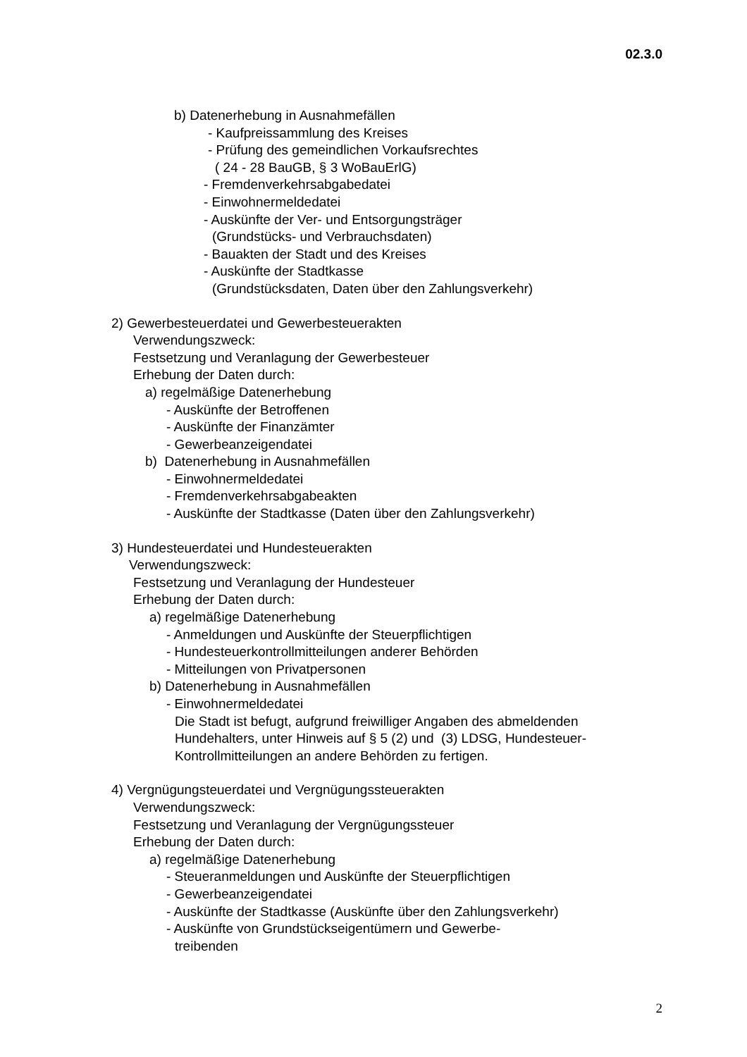02.3.0
b) Datenerhebung in Ausnahmefällen
- Kaufpreissammlung des Kreises
- Prüfung des gemeindlichen Vorkaufsrechtes
( 24 - 28 BauGB, § 3 WoBauErlG)
- Fremdenverkehrsabgabedatei
- Einwohnermeldedatei
- Auskünfte der Ver- und Entsorgungsträger
(Grundstücks- und Verbrauchsdaten)
- Bauakten der Stadt und des Kreises
- Auskünfte der Stadtkasse
(Grundstücksdaten, Daten über den Zahlungsverkehr)
2) Gewerbesteuerdatei und Gewerbesteuerakten
Verwendungszweck:
Festsetzung und Veranlagung der Gewerbesteuer
Erhebung der Daten durch:
a) regelmäßige Datenerhebung
- Auskünfte der Betroffenen
- Auskünfte der Finanzämter
- Gewerbeanzeigendatei
b) Datenerhebung in Ausnahmefällen
- Einwohnermeldedatei
- Fremdenverkehrsabgabeakten
- Auskünfte der Stadtkasse (Daten über den Zahlungsverkehr)
3) Hundesteuerdatei und Hundesteuerakten
Verwendungszweck:
Festsetzung und Veranlagung der Hundesteuer
Erhebung der Daten durch:
a) regelmäßige Datenerhebung
- Anmeldungen und Auskünfte der Steuerpflichtigen
- Hundesteuerkontrollmitteilungen anderer Behörden
- Mitteilungen von Privatpersonen
b) Datenerhebung in Ausnahmefällen
- Einwohnermeldedatei
Die Stadt ist befugt, aufgrund freiwilliger Angaben des abmeldenden
Hundehalters, unter Hinweis auf § 5 (2) und (3) LDSG, Hundesteuer-
Kontrollmitteilungen an andere Behörden zu fertigen.
4) Vergnügungsteuerdatei und Vergnügungssteuerakten
Verwendungszweck:
Festsetzung und Veranlagung der Vergnügungssteuer
Erhebung der Daten durch:
a) regelmäßige Datenerhebung
- Steueranmeldungen und Auskünfte der Steuerpflichtigen
- Gewerbeanzeigendatei
- Auskünfte der Stadtkasse (Auskünfte über den Zahlungsverkehr)
- Auskünfte von Grundstückseigentümern und Gewerbe-
treibenden
2